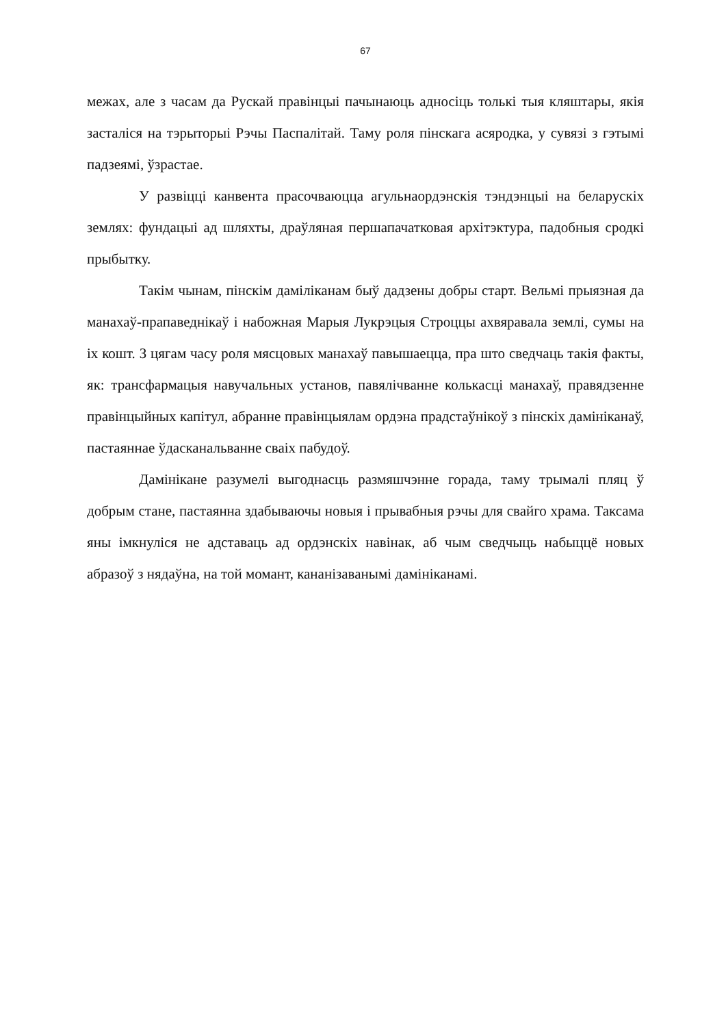67
межах, але з часам да Рускай правінцыі пачынаюць адносіць толькі тыя кляштары, якія засталіся на тэрыторыі Рэчы Паспалітай. Таму роля пінскага асяродка, у сувязі з гэтымі падзеямі, ўзрастае.
У развіцці канвента прасочваюцца агульнаордэнскія тэндэнцыі на беларускіх землях: фундацыі ад шляхты, драўляная першапачатковая архітэктура, падобныя сродкі прыбытку.
Такім чынам, пінскім даміліканам быў дадзены добры старт. Вельмі прыязная да манахаў-прапаведнікаў і набожная Марыя Лукрэцыя Строццы ахвяравала землі, сумы на іх кошт. З цягам часу роля мясцовых манахаў павышаецца, пра што сведчаць такія факты, як: трансфармацыя навучальных установ, павялічванне колькасці манахаў, правядзенне правінцыйных капітул, абранне правінцыялам ордэна прадстаўнікоў з пінскіх дамініканаў, пастаяннае ўдасканальванне сваіх пабудоў.
Дамінікане разумелі выгоднасць размяшчэнне горада, таму трымалі пляц ў добрым стане, пастаянна здабываючы новыя і прывабныя рэчы для свайго храма. Таксама яны імкнуліся не адставаць ад ордэнскіх навінак, аб чым сведчыць набыццё новых абразоў з нядаўна, на той момант, кананізаванымі дамініканамі.